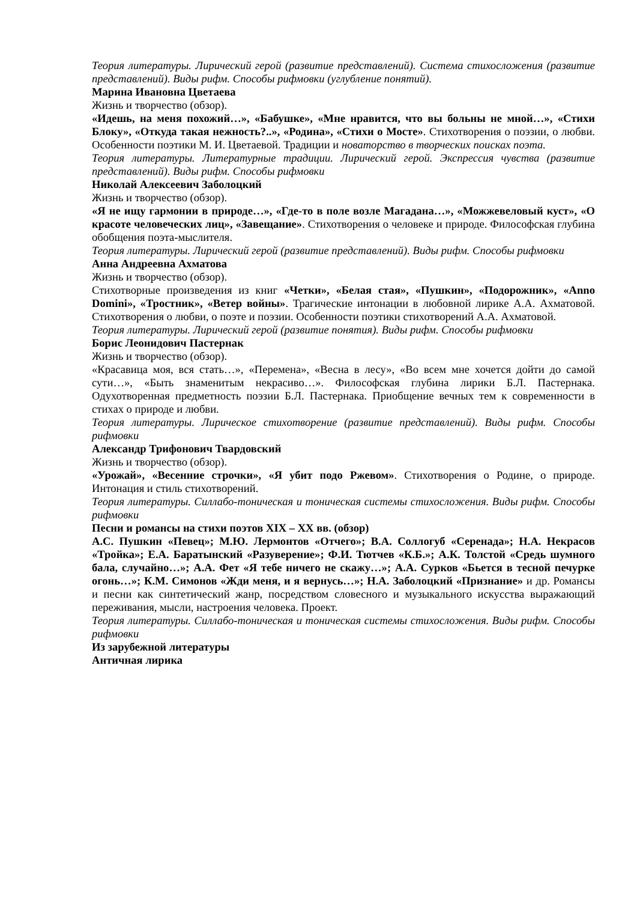Теория литературы. Лирический герой (развитие представлений). Система стихосложения (развитие представлений). Виды рифм. Способы рифмовки (углубление понятий).
Марина Ивановна Цветаева
Жизнь и творчество (обзор).
«Идешь, на меня похожий…», «Бабушке», «Мне нравится, что вы больны не мной…», «Стихи Блоку», «Откуда такая нежность?..», «Родина», «Стихи о Мосте». Стихотворения о поэзии, о любви. Особенности поэтики М. И. Цветаевой. Традиции и новаторство в творческих поисках поэта.
Теория литературы. Литературные традиции. Лирический герой. Экспрессия чувства (развитие представлений). Виды рифм. Способы рифмовки
Николай Алексеевич Заболоцкий
Жизнь и творчество (обзор).
«Я не ищу гармонии в природе…», «Где-то в поле возле Магадана…», «Можжевеловый куст», «О красоте человеческих лиц», «Завещание». Стихотворения о человеке и природе. Философская глубина обобщения поэта-мыслителя.
Теория литературы. Лирический герой (развитие представлений). Виды рифм. Способы рифмовки
Анна Андреевна Ахматова
Жизнь и творчество (обзор).
Стихотворные произведения из книг «Четки», «Белая стая», «Пушкин», «Подорожник», «Anno Domini», «Тростник», «Ветер войны». Трагические интонации в любовной лирике А.А. Ахматовой. Стихотворения о любви, о поэте и поэзии. Особенности поэтики стихотворений А.А. Ахматовой.
Теория литературы. Лирический герой (развитие понятия). Виды рифм. Способы рифмовки
Борис Леонидович Пастернак
Жизнь и творчество (обзор).
«Красавица моя, вся стать…», «Перемена», «Весна в лесу», «Во всем мне хочется дойти до самой сути…», «Быть знаменитым некрасиво…». Философская глубина лирики Б.Л. Пастернака. Одухотворенная предметность поэзии Б.Л. Пастернака. Приобщение вечных тем к современности в стихах о природе и любви.
Теория литературы. Лирическое стихотворение (развитие представлений). Виды рифм. Способы рифмовки
Александр Трифонович Твардовский
Жизнь и творчество (обзор).
«Урожай», «Весенние строчки», «Я убит подо Ржевом». Стихотворения о Родине, о природе. Интонация и стиль стихотворений.
Теория литературы. Силлабо-тоническая и тоническая системы стихосложения. Виды рифм. Способы рифмовки
Песни и романсы на стихи поэтов XIX – XX вв. (обзор)
А.С. Пушкин «Певец»; М.Ю. Лермонтов «Отчего»; В.А. Соллогуб «Серенада»; Н.А. Некрасов «Тройка»; Е.А. Баратынский «Разуверение»; Ф.И. Тютчев «К.Б.»; А.К. Толстой «Средь шумного бала, случайно…»; А.А. Фет «Я тебе ничего не скажу…»; А.А. Сурков «Бьется в тесной печурке огонь…»; К.М. Симонов «Жди меня, и я вернусь…»; Н.А. Заболоцкий «Признание» и др. Романсы и песни как синтетический жанр, посредством словесного и музыкального искусства выражающий переживания, мысли, настроения человека. Проект.
Теория литературы. Силлабо-тоническая и тоническая системы стихосложения. Виды рифм. Способы рифмовки
Из зарубежной литературы
Античная лирика